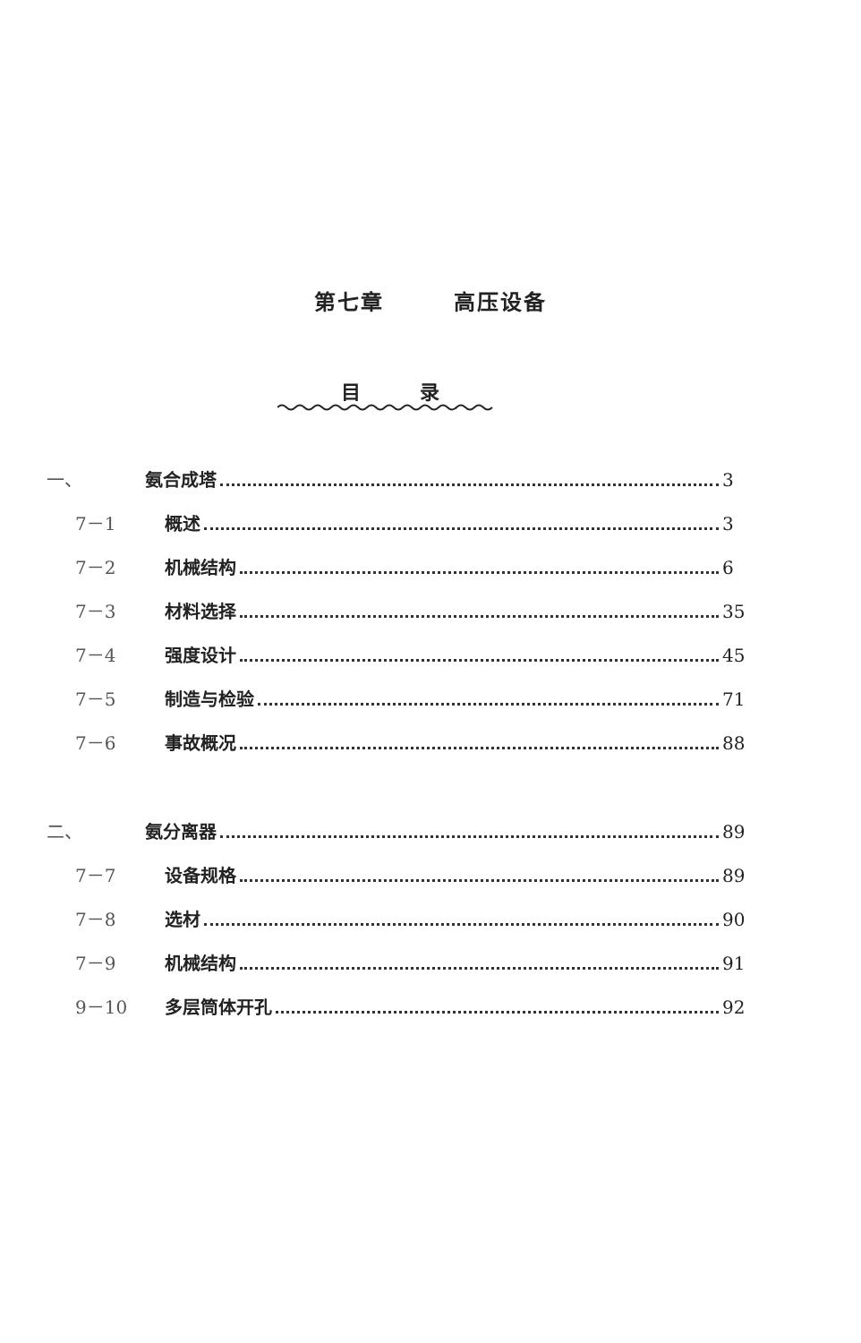第七章　　　高压设备
目　　　录
一、 氨合成塔 3
7－1 概述 3
7－2 机械结构 6
7－3 材料选择 35
7－4 强度设计 45
7－5 制造与检验 71
7－6 事故概况 88
二、 氨分离器 89
7－7 设备规格 89
7－8 选材 90
7－9 机械结构 91
9－10 多层筒体开孔 92